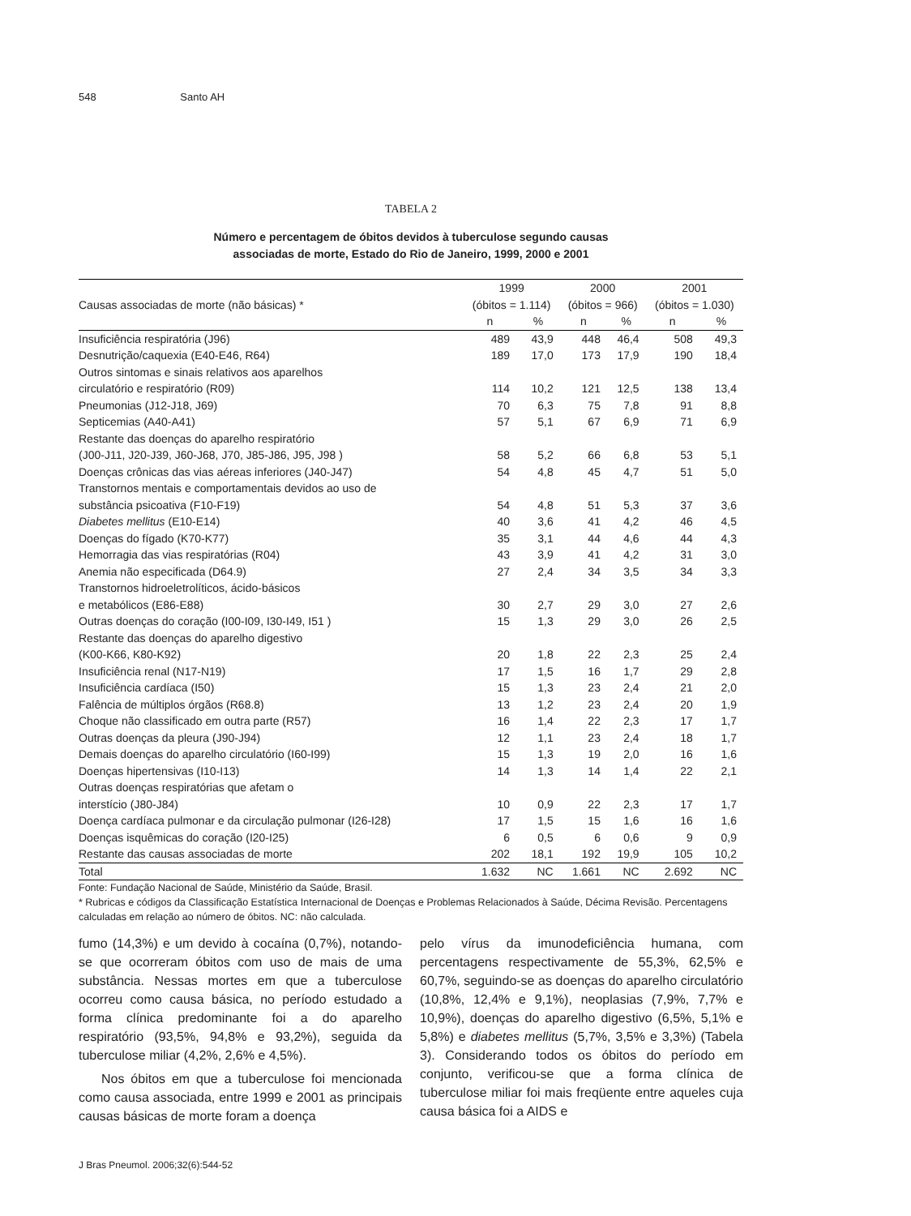548 Santo AH
TABELA 2
Número e percentagem de óbitos devidos à tuberculose segundo causas
associadas de morte, Estado do Rio de Janeiro, 1999, 2000 e 2001
| | 1999 | | 2000 | | 2001 | |
| --- | --- | --- | --- | --- | --- | --- |
| Causas associadas de morte (não básicas) * | (óbitos = 1.114) | | (óbitos = 966) | | (óbitos = 1.030) | |
| | n | % | n | % | n | % |
| Insuficiência respiratória (J96) | 489 | 43,9 | 448 | 46,4 | 508 | 49,3 |
| Desnutrição/caquexia (E40-E46, R64) | 189 | 17,0 | 173 | 17,9 | 190 | 18,4 |
| Outros sintomas e sinais relativos aos aparelhos circulatório e respiratório (R09) | 114 | 10,2 | 121 | 12,5 | 138 | 13,4 |
| Pneumonias (J12-J18, J69) | 70 | 6,3 | 75 | 7,8 | 91 | 8,8 |
| Septicemias (A40-A41) | 57 | 5,1 | 67 | 6,9 | 71 | 6,9 |
| Restante das doenças do aparelho respiratório (J00-J11, J20-J39, J60-J68, J70, J85-J86, J95, J98 ) | 58 | 5,2 | 66 | 6,8 | 53 | 5,1 |
| Doenças crônicas das vias aéreas inferiores (J40-J47) | 54 | 4,8 | 45 | 4,7 | 51 | 5,0 |
| Transtornos mentais e comportamentais devidos ao uso de substância psicoativa (F10-F19) | 54 | 4,8 | 51 | 5,3 | 37 | 3,6 |
| Diabetes mellitus (E10-E14) | 40 | 3,6 | 41 | 4,2 | 46 | 4,5 |
| Doenças do fígado (K70-K77) | 35 | 3,1 | 44 | 4,6 | 44 | 4,3 |
| Hemorragia das vias respiratórias (R04) | 43 | 3,9 | 41 | 4,2 | 31 | 3,0 |
| Anemia não especificada (D64.9) | 27 | 2,4 | 34 | 3,5 | 34 | 3,3 |
| Transtornos hidroeletrolíticos, ácido-básicos e metabólicos (E86-E88) | 30 | 2,7 | 29 | 3,0 | 27 | 2,6 |
| Outras doenças do coração (I00-I09, I30-I49, I51 ) | 15 | 1,3 | 29 | 3,0 | 26 | 2,5 |
| Restante das doenças do aparelho digestivo (K00-K66, K80-K92) | 20 | 1,8 | 22 | 2,3 | 25 | 2,4 |
| Insuficiência renal (N17-N19) | 17 | 1,5 | 16 | 1,7 | 29 | 2,8 |
| Insuficiência cardíaca (I50) | 15 | 1,3 | 23 | 2,4 | 21 | 2,0 |
| Falência de múltiplos órgãos (R68.8) | 13 | 1,2 | 23 | 2,4 | 20 | 1,9 |
| Choque não classificado em outra parte (R57) | 16 | 1,4 | 22 | 2,3 | 17 | 1,7 |
| Outras doenças da pleura (J90-J94) | 12 | 1,1 | 23 | 2,4 | 18 | 1,7 |
| Demais doenças do aparelho circulatório (I60-I99) | 15 | 1,3 | 19 | 2,0 | 16 | 1,6 |
| Doenças hipertensivas (I10-I13) | 14 | 1,3 | 14 | 1,4 | 22 | 2,1 |
| Outras doenças respiratórias que afetam o interstício (J80-J84) | 10 | 0,9 | 22 | 2,3 | 17 | 1,7 |
| Doença cardíaca pulmonar e da circulação pulmonar (I26-I28) | 17 | 1,5 | 15 | 1,6 | 16 | 1,6 |
| Doenças isquêmicas do coração (I20-I25) | 6 | 0,5 | 6 | 0,6 | 9 | 0,9 |
| Restante das causas associadas de morte | 202 | 18,1 | 192 | 19,9 | 105 | 10,2 |
| Total | 1.632 | NC | 1.661 | NC | 2.692 | NC |
Fonte: Fundação Nacional de Saúde, Ministério da Saúde, Brasil.
* Rubricas e códigos da Classificação Estatística Internacional de Doenças e Problemas Relacionados à Saúde, Décima Revisão. Percentagens calculadas em relação ao número de óbitos. NC: não calculada.
fumo (14,3%) e um devido à cocaína (0,7%), notando-se que ocorreram óbitos com uso de mais de uma substância. Nessas mortes em que a tuberculose ocorreu como causa básica, no período estudado a forma clínica predominante foi a do aparelho respiratório (93,5%, 94,8% e 93,2%), seguida da tuberculose miliar (4,2%, 2,6% e 4,5%).
Nos óbitos em que a tuberculose foi mencionada como causa associada, entre 1999 e 2001 as principais causas básicas de morte foram a doença
pelo vírus da imunodeficiência humana, com percentagens respectivamente de 55,3%, 62,5% e 60,7%, seguindo-se as doenças do aparelho circulatório (10,8%, 12,4% e 9,1%), neoplasias (7,9%, 7,7% e 10,9%), doenças do aparelho digestivo (6,5%, 5,1% e 5,8%) e diabetes mellitus (5,7%, 3,5% e 3,3%) (Tabela 3). Considerando todos os óbitos do período em conjunto, verificou-se que a forma clínica de tuberculose miliar foi mais freqüente entre aqueles cuja causa básica foi a AIDS e
J Bras Pneumol. 2006;32(6):544-52